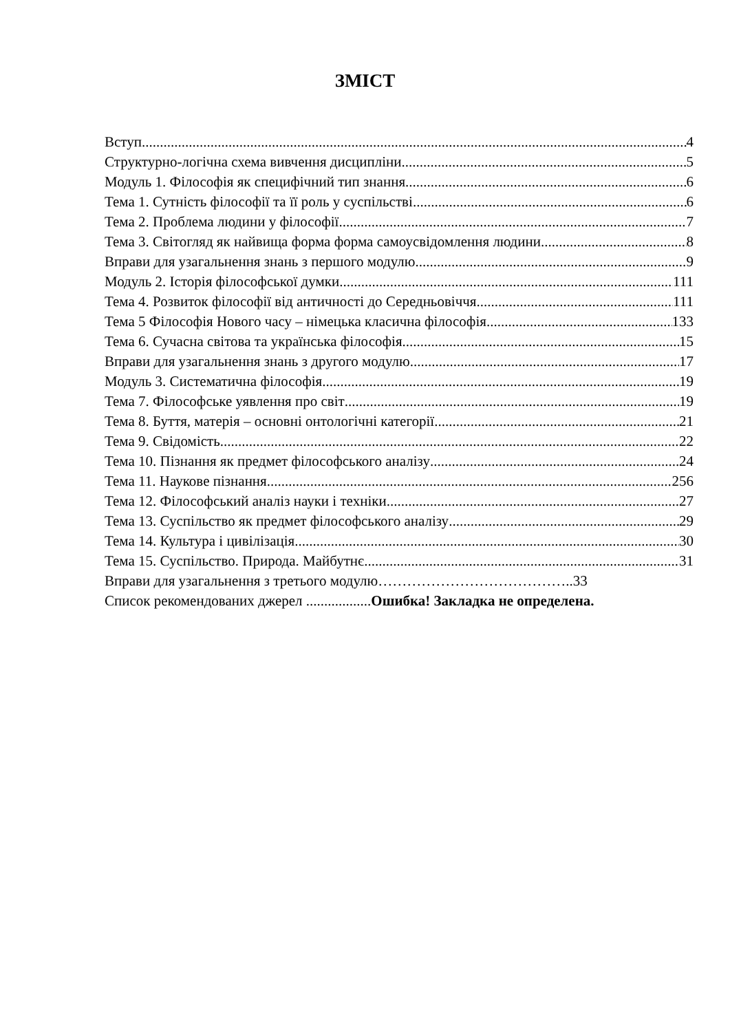ЗМІСТ
Вступ 4
Структурно-логічна схема вивчення дисципліни 5
Модуль 1. Філософія як специфічний тип знання 6
Тема 1. Сутність філософії та її роль у суспільстві 6
Тема 2. Проблема людини у філософії 7
Тема 3. Світогляд як найвища форма форма самоусвідомлення людини 8
Вправи для узагальнення знань з першого модулю 9
Модуль 2. Історія філософської думки. 111
Тема 4. Розвиток філософії від античності до Середньовіччя 111
Тема 5 Філософія Нового часу – німецька класична філософія 133
Тема 6. Сучасна світова та українська філософія 15
Вправи для узагальнення знань з другого модулю 17
Модуль 3. Систематична філософія 19
Тема 7. Філософське уявлення про світ 19
Тема 8. Буття, матерія – основні онтологічні категорії 21
Тема 9. Свідомість 22
Тема 10. Пізнання як предмет філософського аналізу 24
Тема 11. Наукове пізнання. 256
Тема 12. Філософський аналіз науки і техніки 27
Тема 13. Суспільство як предмет філософського аналізу 29
Тема 14. Культура і цивілізація 30
Тема 15. Суспільство. Природа. Майбутнє 31
Вправи для узагальнення з третього модулю…………………………………..33
Список рекомендованих джерел ..................Ошибка! Закладка не определена.